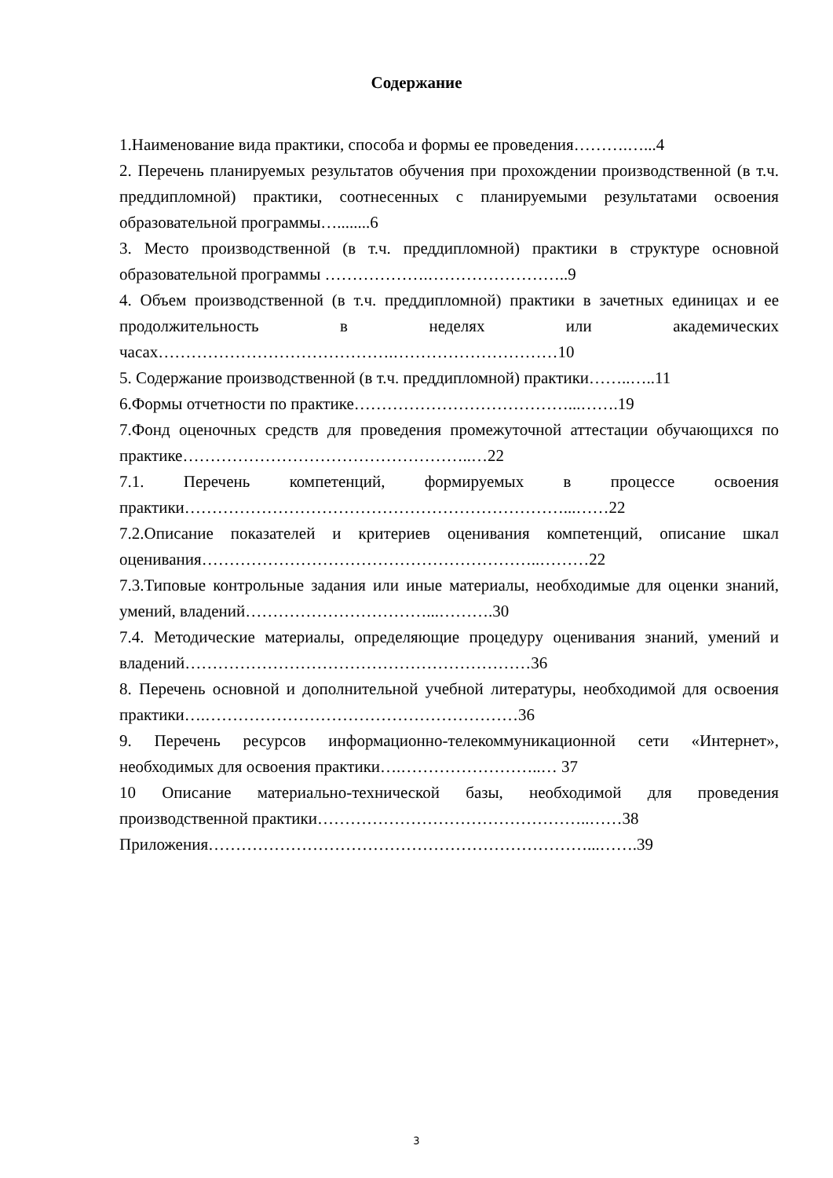Содержание
1.Наименование вида практики, способа и формы ее проведения……….…...4
2. Перечень планируемых результатов обучения при прохождении производственной (в т.ч. преддипломной) практики, соотнесенных с планируемыми результатами освоения образовательной программы…........6
3. Место производственной (в т.ч. преддипломной) практики в структуре основной образовательной программы ……………….……………………..9
4. Объем производственной (в т.ч. преддипломной) практики в зачетных единицах и ее продолжительность в неделях или академических часах…………………………………….…………………………10
5. Содержание производственной (в т.ч. преддипломной) практики……..…..11
6.Формы отчетности по практике…………………………………...…….19
7.Фонд оценочных средств для проведения промежуточной аттестации обучающихся по практике……………………………………………..…22
7.1. Перечень компетенций, формируемых в процессе освоения практики……………………………………………………………...……22
7.2.Описание показателей и критериев оценивания компетенций, описание шкал оценивания……………………………………………………..………22
7.3.Типовые контрольные задания или иные материалы, необходимые для оценки знаний, умений, владений……………………………...……….30
7.4. Методические материалы, определяющие процедуру оценивания знаний, умений и владений………………………………………………………36
8. Перечень основной и дополнительной учебной литературы, необходимой для освоения практики….…………………………………………………36
9. Перечень ресурсов информационно-телекоммуникационной сети «Интернет», необходимых для освоения практики….……………………..… 37
10 Описание материально-технической базы, необходимой для проведения производственной практики…………………………………………..……38
Приложения……………………………………………………………...…….39
3